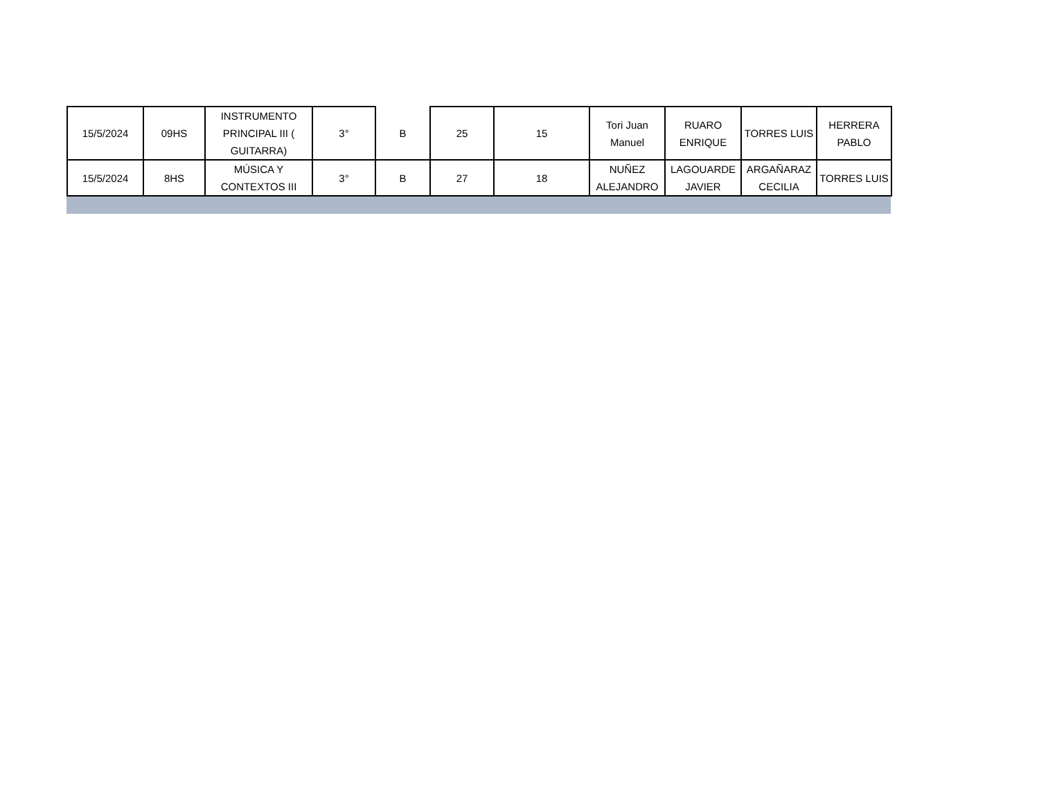| 15/5/2024 | 09HS | INSTRUMENTO PRINCIPAL III ( GUITARRA) | 3° | B | 25 | 15 | Tori Juan Manuel | RUARO ENRIQUE | TORRES LUIS | HERRERA PABLO |
| 15/5/2024 | 8HS | MÚSICA Y CONTEXTOS III | 3° | B | 27 | 18 | NUÑEZ ALEJANDRO | LAGOUARDE JAVIER | ARGAÑARAZ CECILIA | TORRES LUIS |